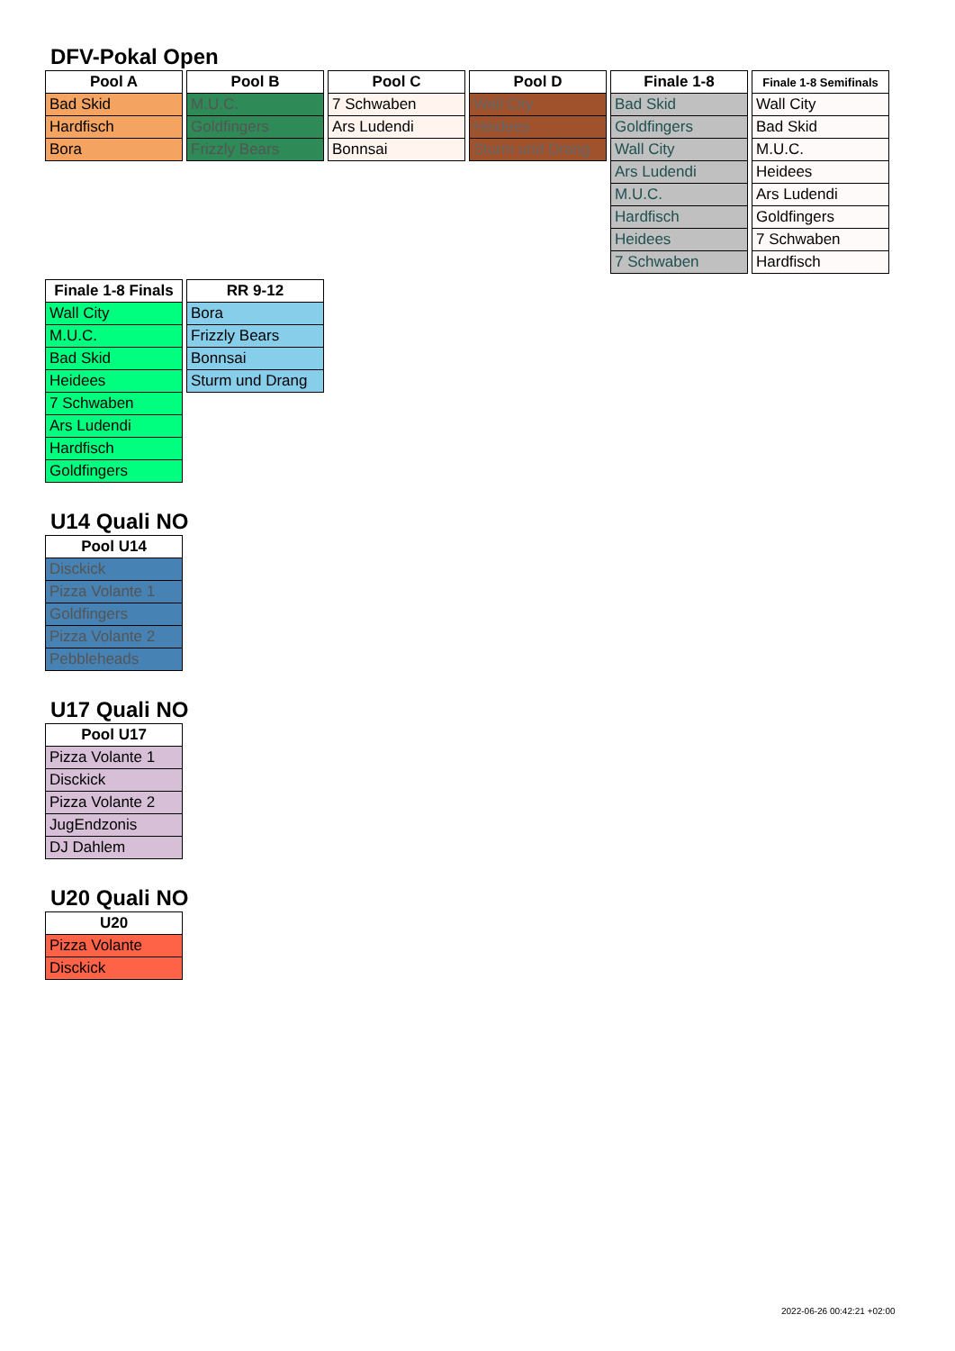DFV-Pokal Open
| Pool A |
| --- |
| Bad Skid |
| Hardfisch |
| Bora |
| Pool B |
| --- |
| M.U.C. |
| Goldfingers |
| Frizzly Bears |
| Pool C |
| --- |
| 7 Schwaben |
| Ars Ludendi |
| Bonnsai |
| Pool D |
| --- |
| Wall City |
| Heidees |
| Sturm und Drang |
| Finale 1-8 |
| --- |
| Bad Skid |
| Goldfingers |
| Wall City |
| Ars Ludendi |
| M.U.C. |
| Hardfisch |
| Heidees |
| 7 Schwaben |
| Finale 1-8 Semifinals |
| --- |
| Wall City |
| Bad Skid |
| M.U.C. |
| Heidees |
| Ars Ludendi |
| Goldfingers |
| 7 Schwaben |
| Hardfisch |
| Finale 1-8 Finals |
| --- |
| Wall City |
| M.U.C. |
| Bad Skid |
| Heidees |
| 7 Schwaben |
| Ars Ludendi |
| Hardfisch |
| Goldfingers |
| RR 9-12 |
| --- |
| Bora |
| Frizzly Bears |
| Bonnsai |
| Sturm und Drang |
U14 Quali NO
| Pool U14 |
| --- |
| Disckick |
| Pizza Volante 1 |
| Goldfingers |
| Pizza Volante 2 |
| Pebbleheads |
U17 Quali NO
| Pool U17 |
| --- |
| Pizza Volante 1 |
| Disckick |
| Pizza Volante 2 |
| JugEndzonis |
| DJ Dahlem |
U20 Quali NO
| U20 |
| --- |
| Pizza Volante |
| Disckick |
2022-06-26 00:42:21 +02:00